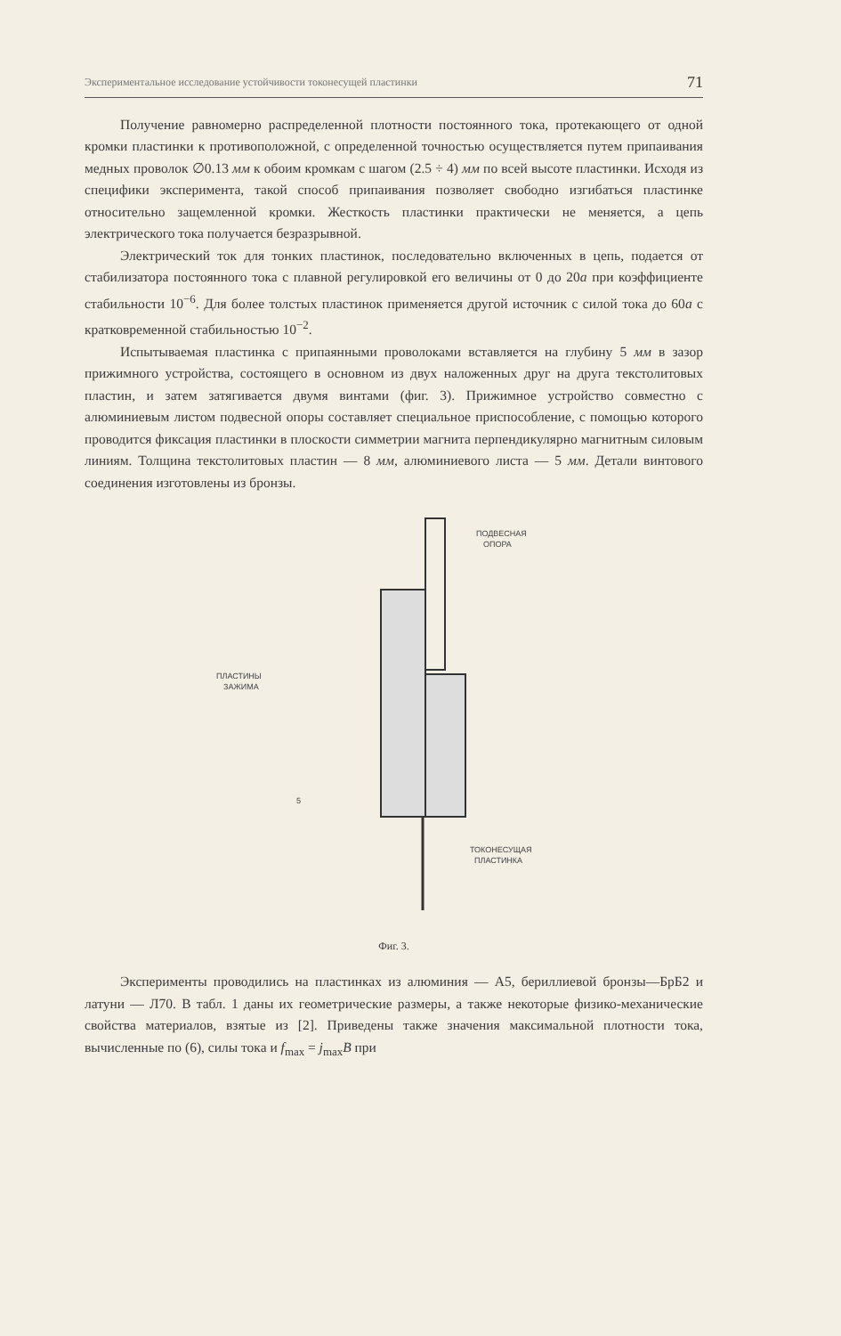Экспериментальное исследование устойчивости токонесущей пластинки 71
Получение равномерно распределенной плотности постоянного тока, протекающего от одной кромки пластинки к противоположной, с определенной точностью осуществляется путем припаивания медных проволок ∅0.13 мм к обоим кромкам с шагом (2.5 ÷ 4) мм по всей высоте пластинки. Исходя из специфики эксперимента, такой способ припаивания позволяет свободно изгибаться пластинке относительно защемленной кромки. Жесткость пластинки практически не меняется, а цепь электрического тока получается безразрывной.
Электрический ток для тонких пластинок, последовательно включенных в цепь, подается от стабилизатора постоянного тока с плавной регулировкой его величины от 0 до 20а при коэффициенте стабильности 10<sup>−6</sup>. Для более толстых пластинок применяется другой источник с силой тока до 60а с кратковременной стабильностью 10<sup>−2</sup>.
Испытываемая пластинка с припаянными проволоками вставляется на глубину 5 мм в зазор прижимного устройства, состоящего в основном из двух наложенных друг на друга текстолитовых пластин, и затем затягивается двумя винтами (фиг. 3). Прижимное устройство совместно с алюминиевым листом подвесной опоры составляет специальное приспособление, с помощью которого проводится фиксация пластинки в плоскости симметрии магнита перпендикулярно магнитным силовым линиям. Толщина текстолитовых пластин — 8 мм, алюминиевого листа — 5 мм. Детали винтового соединения изготовлены из бронзы.
ПОДВЕСНАЯ
ОПОРА
ПЛАСТИНЫ
ЗАЖИМА
ТОКОНЕСУЩАЯ
ПЛАСТИНКА
5
Фиг. 3.
Эксперименты проводились на пластинках из алюминия — А5, бериллиевой бронзы—БрБ2 и латуни — Л70. В табл. 1 даны их геометрические размеры, а также некоторые физико-механические свойства материалов, взятые из [2]. Приведены также значения максимальной плотности тока, вычисленные по (6), силы тока и f<sub>max</sub> = j<sub>max</sub>B при